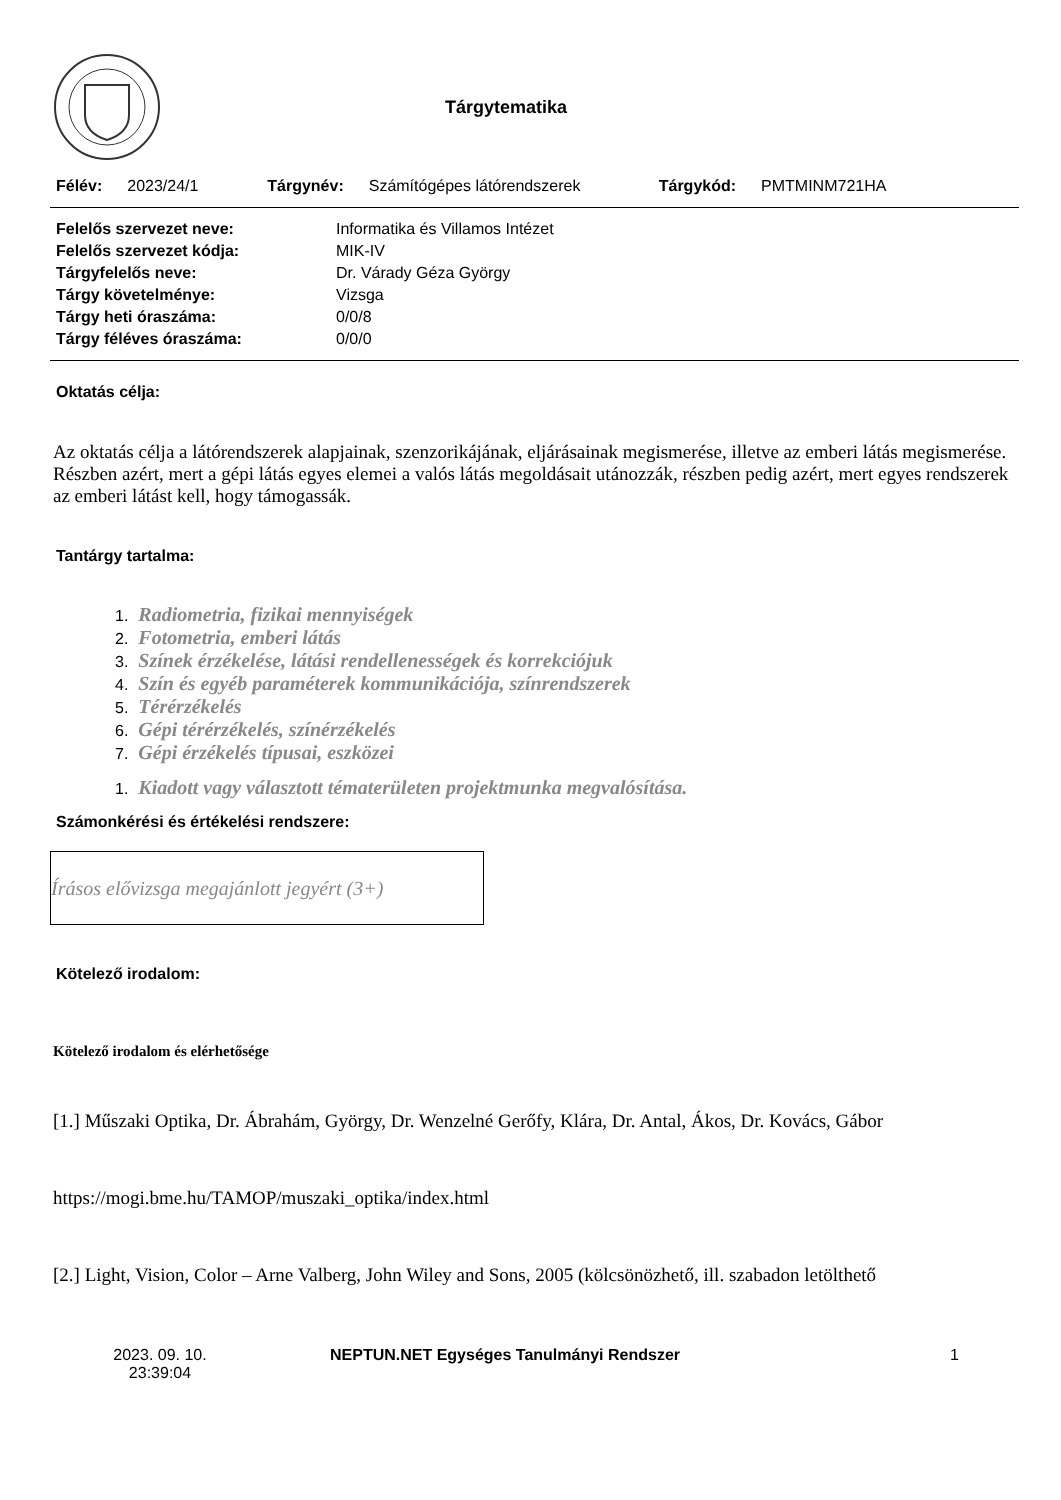Tárgytematika
Félév: 2023/24/1 Tárgynév: Számítógépes látórendszerek Tárgykód: PMTMINM721HA
| Felelős szervezet neve: | Informatika és Villamos Intézet |
| Felelős szervezet kódja: | MIK-IV |
| Tárgyfelelős neve: | Dr. Várady Géza György |
| Tárgy követelménye: | Vizsga |
| Tárgy heti óraszáma: | 0/0/8 |
| Tárgy féléves óraszáma: | 0/0/0 |
Oktatás célja:
Az oktatás célja a látórendszerek alapjainak, szenzorikájának, eljárásainak megismerése, illetve az emberi látás megismerése. Részben azért, mert a gépi látás egyes elemei a valós látás megoldásait utánozzák, részben pedig azért, mert egyes rendszerek az emberi látást kell, hogy támogassák.
Tantárgy tartalma:
1. Radiometria, fizikai mennyiségek
2. Fotometria, emberi látás
3. Színek érzékelése, látási rendellenességek és korrekciójuk
4. Szín és egyéb paraméterek kommunikációja, színrendszerek
5. Térérzékelés
6. Gépi térérzékelés, színérzékelés
7. Gépi érzékelés típusai, eszközei
1. Kiadott vagy választott tématerületen projektmunka megvalósítása.
Számonkérési és értékelési rendszere:
Írásos elővizsga megajánlott jegyért (3+)
Kötelező irodalom:
Kötelező irodalom és elérhetősége
[1.] Műszaki Optika, Dr. Ábrahám, György, Dr. Wenzelné Gerőfy, Klára, Dr. Antal, Ákos, Dr. Kovács, Gábor
https://mogi.bme.hu/TAMOP/muszaki_optika/index.html
[2.] Light, Vision, Color – Arne Valberg, John Wiley and Sons, 2005 (kölcsönözhető, ill. szabadon letölthető
2023. 09. 10.
23:39:04
NEPTUN.NET Egységes Tanulmányi Rendszer 1